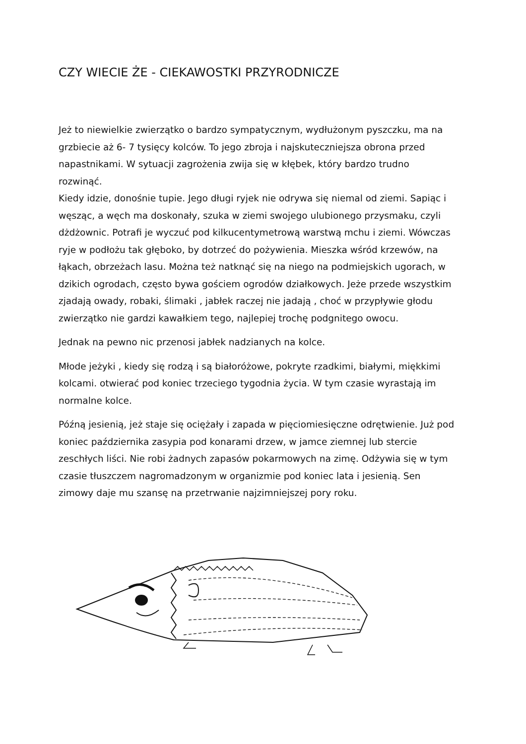CZY WIECIE ŻE - CIEKAWOSTKI PRZYRODNICZE
Jeż to niewielkie zwierzątko o bardzo sympatycznym, wydłużonym pyszczku, ma na grzbiecie aż 6- 7 tysięcy kolców. To jego zbroja i najskuteczniejsza obrona przed napastnikami. W sytuacji zagrożenia zwija się w kłębek, który bardzo trudno rozwinąć.
Kiedy idzie, donośnie tupie. Jego długi ryjek nie odrywa się niemal od ziemi. Sapiąc i węsząc, a węch ma doskonały, szuka w ziemi swojego ulubionego przysmaku, czyli dżdżownic. Potrafi je wyczuć pod kilkucentymetrową warstwą mchu i ziemi. Wówczas ryje w podłożu tak głęboko, by dotrzeć do pożywienia. Mieszka wśród krzewów, na łąkach, obrzeżach lasu. Można też natknąć się na niego na podmiejskich ugorach, w dzikich ogrodach, często bywa gościem ogrodów działkowych. Jeże przede wszystkim zjadają owady, robaki, ślimaki , jabłek raczej nie jadają , choć w przypływie głodu zwierzątko nie gardzi kawałkiem tego, najlepiej trochę podgnitego owocu.
Jednak na pewno nic przenosi jabłek nadzianych na kolce.
Młode jeżyki , kiedy się rodzą i są białoróżowe, pokryte rzadkimi, białymi, miękkimi kolcami. otwierać pod koniec trzeciego tygodnia życia. W tym czasie wyrastają im normalne kolce.
Późną jesienią, jeż staje się ociężały i zapada w pięciomiesięczne odrętwienie. Już pod koniec października zasypia pod konarami drzew, w jamce ziemnej lub stercie zeschłych liści. Nie robi żadnych zapasów pokarmowych na zimę. Odżywia się w tym czasie tłuszczem nagromadzonym w organizmie pod koniec lata i jesienią. Sen zimowy daje mu szansę na przetrwanie najzimniejszej pory roku.